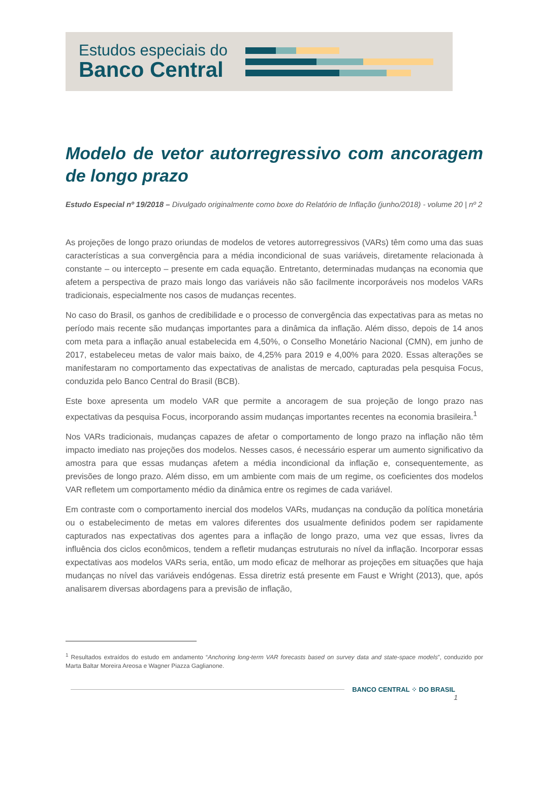Estudos especiais do
Banco Central
Modelo de vetor autorregressivo com ancoragem de longo prazo
Estudo Especial nº 19/2018 – Divulgado originalmente como boxe do Relatório de Inflação (junho/2018) - volume 20 | nº 2
As projeções de longo prazo oriundas de modelos de vetores autorregressivos (VARs) têm como uma das suas características a sua convergência para a média incondicional de suas variáveis, diretamente relacionada à constante – ou intercepto – presente em cada equação. Entretanto, determinadas mudanças na economia que afetem a perspectiva de prazo mais longo das variáveis não são facilmente incorporáveis nos modelos VARs tradicionais, especialmente nos casos de mudanças recentes.
No caso do Brasil, os ganhos de credibilidade e o processo de convergência das expectativas para as metas no período mais recente são mudanças importantes para a dinâmica da inflação. Além disso, depois de 14 anos com meta para a inflação anual estabelecida em 4,50%, o Conselho Monetário Nacional (CMN), em junho de 2017, estabeleceu metas de valor mais baixo, de 4,25% para 2019 e 4,00% para 2020. Essas alterações se manifestaram no comportamento das expectativas de analistas de mercado, capturadas pela pesquisa Focus, conduzida pelo Banco Central do Brasil (BCB).
Este boxe apresenta um modelo VAR que permite a ancoragem de sua projeção de longo prazo nas expectativas da pesquisa Focus, incorporando assim mudanças importantes recentes na economia brasileira.<sup>1</sup>
Nos VARs tradicionais, mudanças capazes de afetar o comportamento de longo prazo na inflação não têm impacto imediato nas projeções dos modelos. Nesses casos, é necessário esperar um aumento significativo da amostra para que essas mudanças afetem a média incondicional da inflação e, consequentemente, as previsões de longo prazo. Além disso, em um ambiente com mais de um regime, os coeficientes dos modelos VAR refletem um comportamento médio da dinâmica entre os regimes de cada variável.
Em contraste com o comportamento inercial dos modelos VARs, mudanças na condução da política monetária ou o estabelecimento de metas em valores diferentes dos usualmente definidos podem ser rapidamente capturados nas expectativas dos agentes para a inflação de longo prazo, uma vez que essas, livres da influência dos ciclos econômicos, tendem a refletir mudanças estruturais no nível da inflação. Incorporar essas expectativas aos modelos VARs seria, então, um modo eficaz de melhorar as projeções em situações que haja mudanças no nível das variáveis endógenas. Essa diretriz está presente em Faust e Wright (2013), que, após analisarem diversas abordagens para a previsão de inflação,
<sup>1</sup> Resultados extraídos do estudo em andamento “Anchoring long-term VAR forecasts based on survey data and state-space models”, conduzido por Marta Baltar Moreira Areosa e Wagner Piazza Gaglianone.
BANCO CENTRAL ⁘ DO BRASIL
1